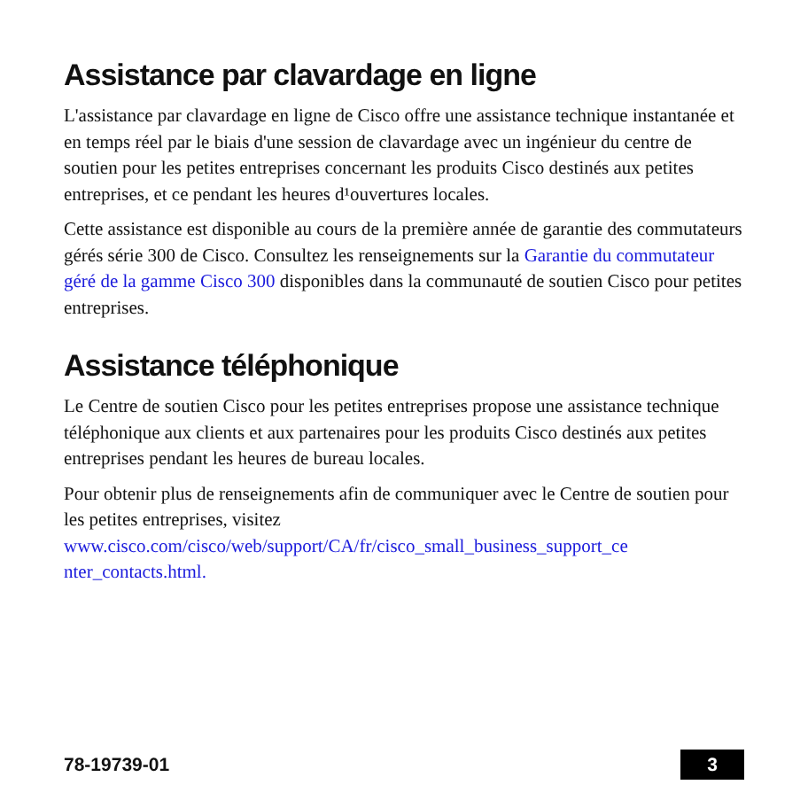Assistance par clavardage en ligne
L'assistance par clavardage en ligne de Cisco offre une assistance technique instantanée et en temps réel par le biais d'une session de clavardage avec un ingénieur du centre de soutien pour les petites entreprises concernant les produits Cisco destinés aux petites entreprises, et ce pendant les heures d¹ouvertures locales.
Cette assistance est disponible au cours de la première année de garantie des commutateurs gérés série 300 de Cisco. Consultez les renseignements sur la Garantie du commutateur géré de la gamme Cisco 300 disponibles dans la communauté de soutien Cisco pour petites entreprises.
Assistance téléphonique
Le Centre de soutien Cisco pour les petites entreprises propose une assistance technique téléphonique aux clients et aux partenaires pour les produits Cisco destinés aux petites entreprises pendant les heures de bureau locales.
Pour obtenir plus de renseignements afin de communiquer avec le Centre de soutien pour les petites entreprises, visitez www.cisco.com/cisco/web/support/CA/fr/cisco_small_business_support_ce nter_contacts.html.
78-19739-01 3